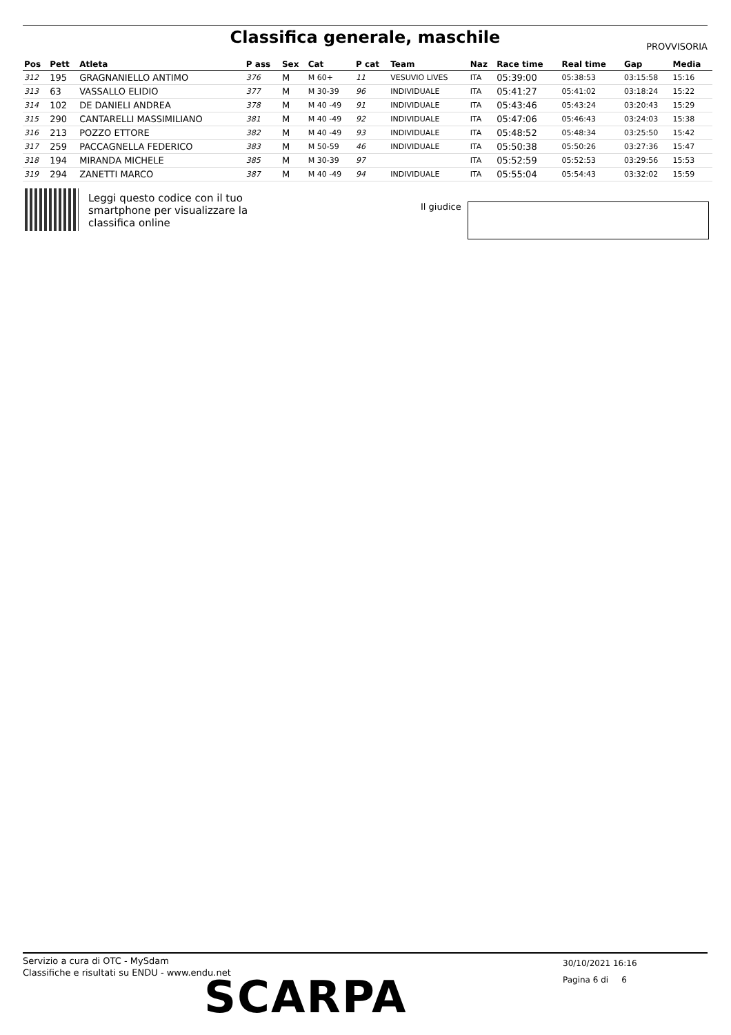Classifica generale, maschile
PROVVISORIA
| Pos | Pett | Atleta | P ass | Sex | Cat | P cat | Team | Naz | Race time | Real time | Gap | Media |
| --- | --- | --- | --- | --- | --- | --- | --- | --- | --- | --- | --- | --- |
| 312 | 195 | GRAGNANIELLO ANTIMO | 376 | M | M 60+ | 11 | VESUVIO LIVES | ITA | 05:39:00 | 05:38:53 | 03:15:58 | 15:16 |
| 313 | 63 | VASSALLO ELIDIO | 377 | M | M 30-39 | 96 | INDIVIDUALE | ITA | 05:41:27 | 05:41:02 | 03:18:24 | 15:22 |
| 314 | 102 | DE DANIELI ANDREA | 378 | M | M 40 -49 | 91 | INDIVIDUALE | ITA | 05:43:46 | 05:43:24 | 03:20:43 | 15:29 |
| 315 | 290 | CANTARELLI MASSIMILIANO | 381 | M | M 40 -49 | 92 | INDIVIDUALE | ITA | 05:47:06 | 05:46:43 | 03:24:03 | 15:38 |
| 316 | 213 | POZZO ETTORE | 382 | M | M 40 -49 | 93 | INDIVIDUALE | ITA | 05:48:52 | 05:48:34 | 03:25:50 | 15:42 |
| 317 | 259 | PACCAGNELLA FEDERICO | 383 | M | M 50-59 | 46 | INDIVIDUALE | ITA | 05:50:38 | 05:50:26 | 03:27:36 | 15:47 |
| 318 | 194 | MIRANDA MICHELE | 385 | M | M 30-39 | 97 | | ITA | 05:52:59 | 05:52:53 | 03:29:56 | 15:53 |
| 319 | 294 | ZANETTI MARCO | 387 | M | M 40 -49 | 94 | INDIVIDUALE | ITA | 05:55:04 | 05:54:43 | 03:32:02 | 15:59 |
Leggi questo codice con il tuo
smartphone per visualizzare la
classifica online
Il giudice
Servizio a cura di OTC - MySdam
Classifiche e risultati su ENDU - www.endu.net
30/10/2021 16:16
Pagina 6 di 6
SCARPA